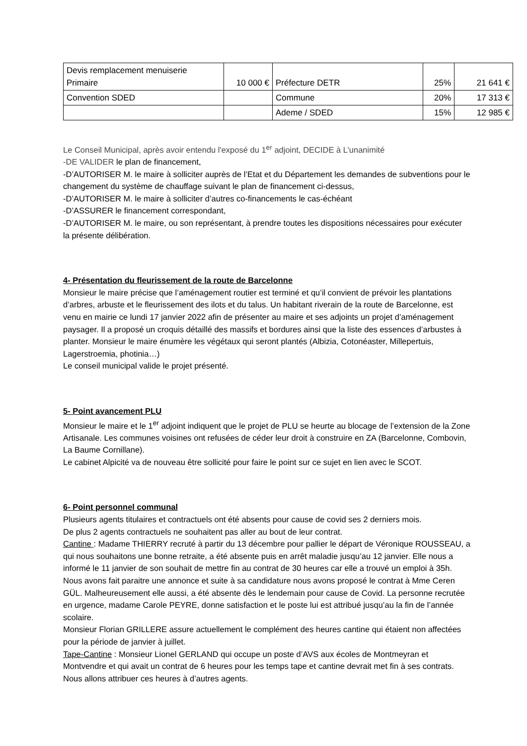| Devis remplacement menuiserie Primaire | 10 000 € | Préfecture DETR | 25% | 21 641 € |
| Convention SDED | | Commune | 20% | 17 313 € |
| | | Ademe / SDED | 15% | 12 985 € |
Le Conseil Municipal, après avoir entendu l'exposé du 1<sup>er</sup> adjoint, DECIDE à L’unanimité
-DE VALIDER le plan de financement,
-D’AUTORISER M. le maire à solliciter auprès de l’Etat et du Département les demandes de subventions pour le changement du système de chauffage suivant le plan de financement ci-dessus,
-D’AUTORISER M. le maire à solliciter d’autres co-financements le cas-échéant
-D’ASSURER le financement correspondant,
-D’AUTORISER M. le maire, ou son représentant, à prendre toutes les dispositions nécessaires pour exécuter la présente délibération.
4- Présentation du fleurissement de la route de Barcelonne
Monsieur le maire précise que l’aménagement routier est terminé et qu’il convient de prévoir les plantations d’arbres, arbuste et le fleurissement des ilots et du talus. Un habitant riverain de la route de Barcelonne, est venu en mairie ce lundi 17 janvier 2022 afin de présenter au maire et ses adjoints un projet d’aménagement paysager. Il a proposé un croquis détaillé des massifs et bordures ainsi que la liste des essences d’arbustes à planter. Monsieur le maire énumère les végétaux qui seront plantés (Albizia, Cotonéaster, Millepertuis, Lagerstroemia, photinia…)
Le conseil municipal valide le projet présenté.
5- Point avancement PLU
Monsieur le maire et le 1<sup>er</sup> adjoint indiquent que le projet de PLU se heurte au blocage de l’extension de la Zone Artisanale. Les communes voisines ont refusées de céder leur droit à construire en ZA (Barcelonne, Combovin, La Baume Cornillane).
Le cabinet Alpicité va de nouveau être sollicité pour faire le point sur ce sujet en lien avec le SCOT.
6- Point personnel communal
Plusieurs agents titulaires et contractuels ont été absents pour cause de covid ses 2 derniers mois.
De plus 2 agents contractuels ne souhaitent pas aller au bout de leur contrat.
Cantine : Madame THIERRY recruté à partir du 13 décembre pour pallier le départ de Véronique ROUSSEAU, a qui nous souhaitons une bonne retraite, a été absente puis en arrêt maladie jusqu’au 12 janvier. Elle nous a informé le 11 janvier de son souhait de mettre fin au contrat de 30 heures car elle a trouvé un emploi à 35h.
Nous avons fait paraitre une annonce et suite à sa candidature nous avons proposé le contrat à Mme Ceren GÜL. Malheureusement elle aussi, a été absente dès le lendemain pour cause de Covid. La personne recrutée en urgence, madame Carole PEYRE, donne satisfaction et le poste lui est attribué jusqu’au la fin de l’année scolaire.
Monsieur Florian GRILLERE assure actuellement le complément des heures cantine qui étaient non affectées pour la période de janvier à juillet.
Tape-Cantine : Monsieur Lionel GERLAND qui occupe un poste d’AVS aux écoles de Montmeyran et Montvendre et qui avait un contrat de 6 heures pour les temps tape et cantine devrait met fin à ses contrats.
Nous allons attribuer ces heures à d’autres agents.